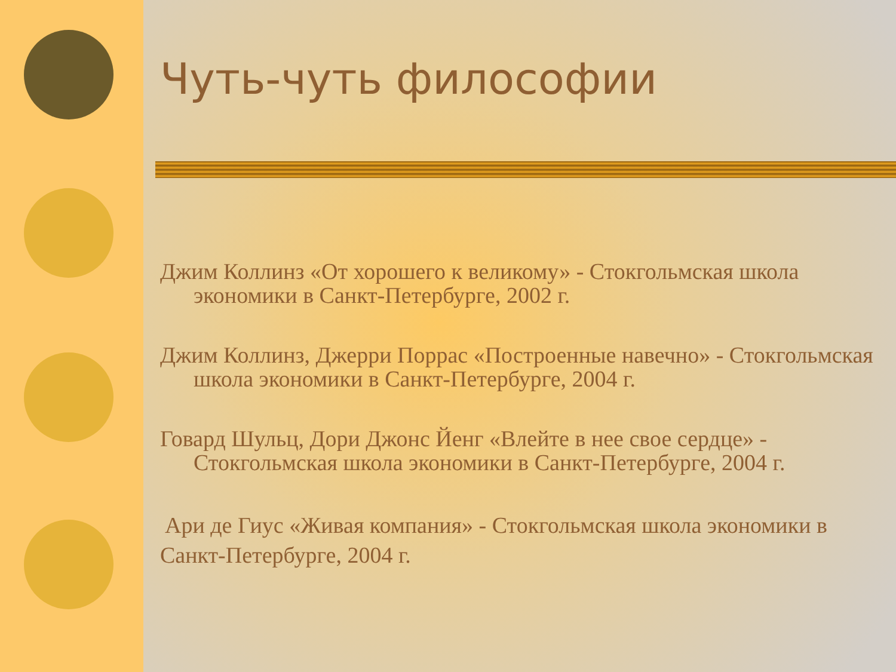Чуть-чуть философии
Джим Коллинз «От хорошего к великому» - Стокгольмская школа экономики в Санкт-Петербурге, 2002 г.
Джим Коллинз, Джерри Поррас «Построенные навечно» - Стокгольмская школа экономики в Санкт-Петербурге, 2004 г.
Говард Шульц, Дори Джонс Йенг «Влейте в нее свое сердце» - Стокгольмская школа экономики в Санкт-Петербурге, 2004 г.
Ари де Гиус «Живая компания» - Стокгольмская школа экономики в Санкт-Петербурге, 2004 г.